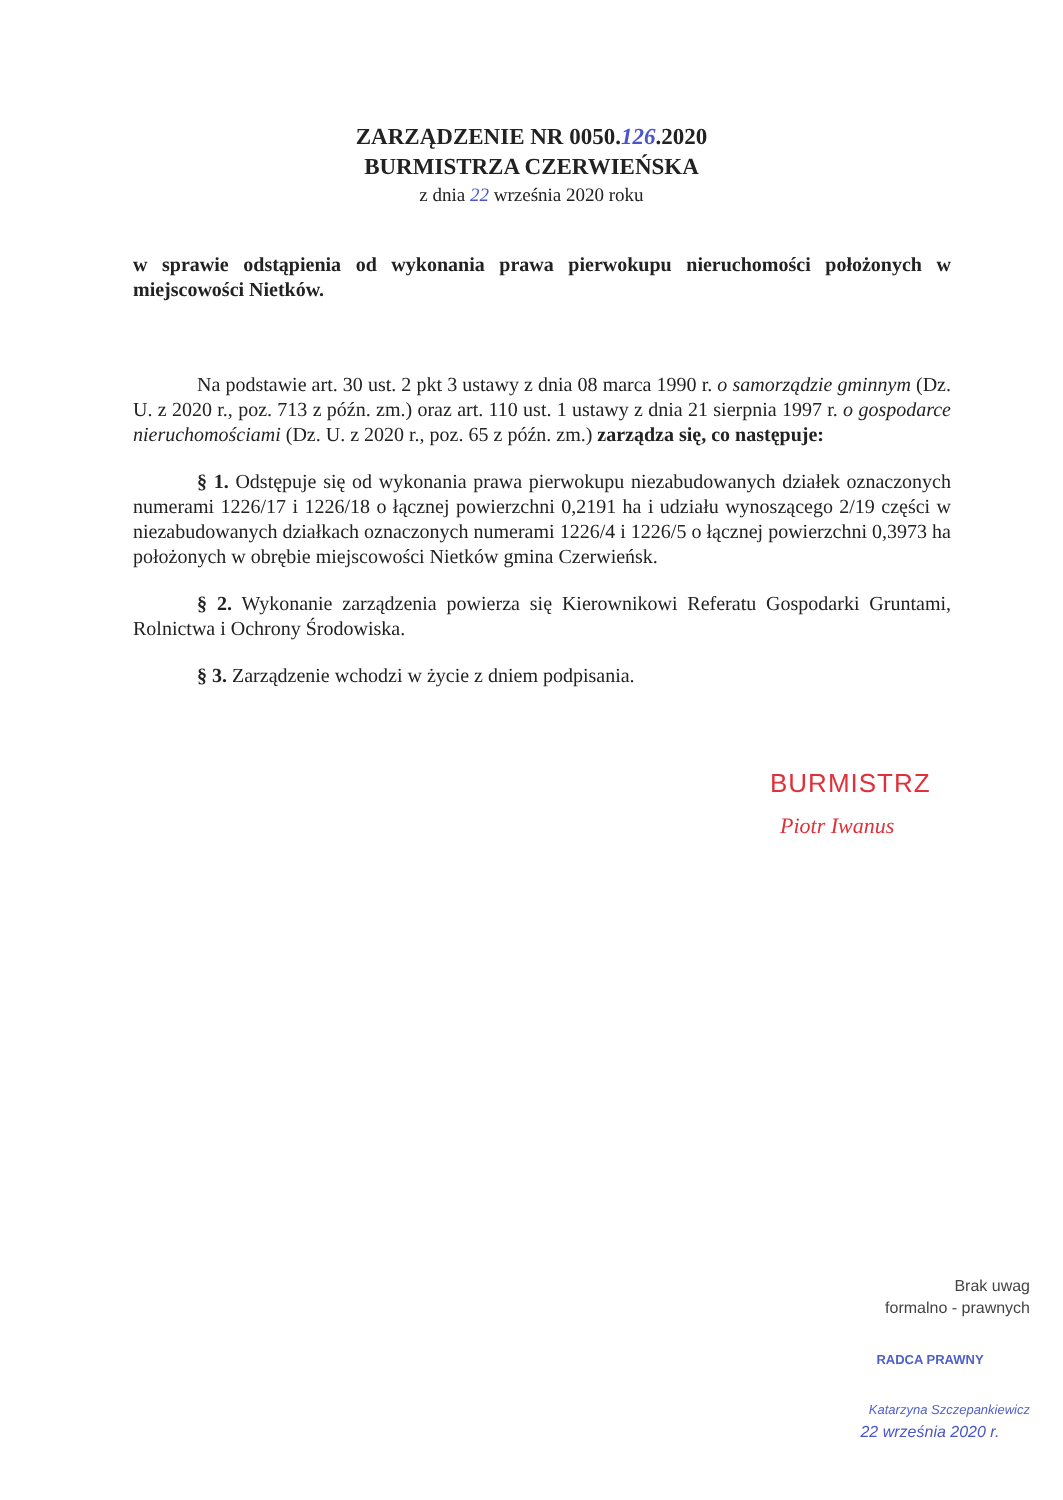ZARZĄDZENIE NR 0050.126.2020
BURMISTRZA CZERWIEŃSKA
z dnia 22 września 2020 roku
w sprawie odstąpienia od wykonania prawa pierwokupu nieruchomości położonych w miejscowości Nietków.
Na podstawie art. 30 ust. 2 pkt 3 ustawy z dnia 08 marca 1990 r. o samorządzie gminnym (Dz. U. z 2020 r., poz. 713 z późn. zm.) oraz art. 110 ust. 1 ustawy z dnia 21 sierpnia 1997 r. o gospodarce nieruchomościami (Dz. U. z 2020 r., poz. 65 z późn. zm.) zarządza się, co następuje:
§ 1. Odstępuje się od wykonania prawa pierwokupu niezabudowanych działek oznaczonych numerami 1226/17 i 1226/18 o łącznej powierzchni 0,2191 ha i udziału wynoszącego 2/19 części w niezabudowanych działkach oznaczonych numerami 1226/4 i 1226/5 o łącznej powierzchni 0,3973 ha położonych w obrębie miejscowości Nietków gmina Czerwieńsk.
§ 2. Wykonanie zarządzenia powierza się Kierownikowi Referatu Gospodarki Gruntami, Rolnictwa i Ochrony Środowiska.
§ 3. Zarządzenie wchodzi w życie z dniem podpisania.
BURMISTRZ
Piotr Iwanus
Brak uwag
formalno - prawnych
RADCA PRAWNY
Katarzyna Szczepankiewicz
22 września 2020 r.